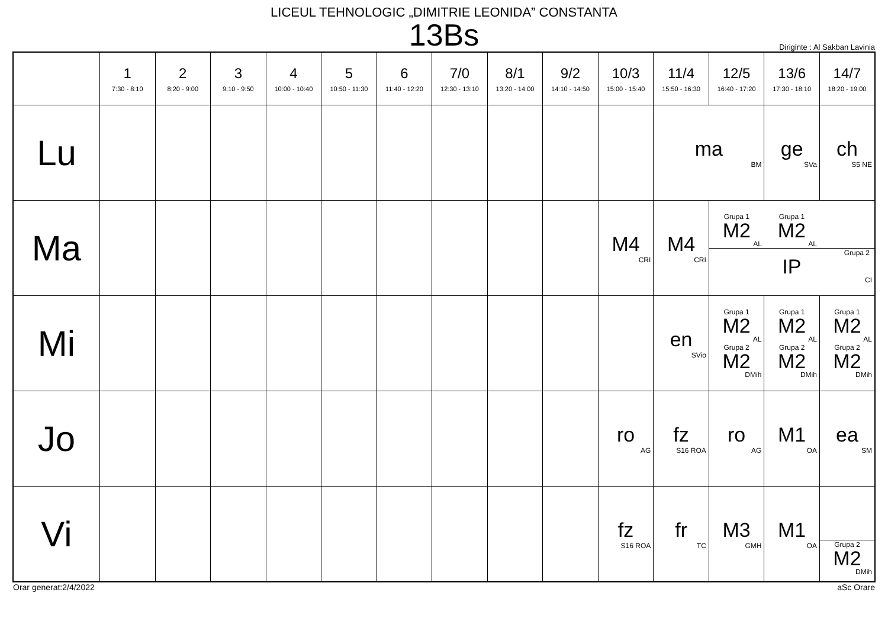LICEUL TEHNOLOGIC „DIMITRIE LEONIDA” CONSTANTA
13Bs
Diriginte : Al Sakban Lavinia
| | 1 7:30 - 8:10 | 2 8:20 - 9:00 | 3 9:10 - 9:50 | 4 10:00 - 10:40 | 5 10:50 - 11:30 | 6 11:40 - 12:20 | 7/0 12:30 - 13:10 | 8/1 13:20 - 14:00 | 9/2 14:10 - 14:50 | 10/3 15:00 - 15:40 | 11/4 15:50 - 16:30 | 12/5 16:40 - 17:20 | 13/6 17:30 - 18:10 | 14/7 18:20 - 19:00 |
| --- | --- | --- | --- | --- | --- | --- | --- | --- | --- | --- | --- | --- | --- | --- |
| Lu | | | | | | | | | | | ma BM | | ge SVa | ch S5 NE |
| Ma | | | | | | | | | | M4 CRI | M4 CRI | Grupa 1 M2 AL Grupa 1 M2 AL Grupa 2 IP CI | | |
| Mi | | | | | | | | | | | en SVio | Grupa 1 M2 AL Grupa 2 M2 DMih | Grupa 1 M2 AL Grupa 2 M2 DMih | Grupa 1 M2 AL Grupa 2 M2 DMih |
| Jo | | | | | | | | | | ro AG | fz S16 ROA | ro AG | M1 OA | ea SM |
| Vi | | | | | | | | | | fz S16 ROA | fr TC | M3 GMH | M1 OA | Grupa 2 M2 DMih |
Orar generat:2/4/2022 aSc Orare